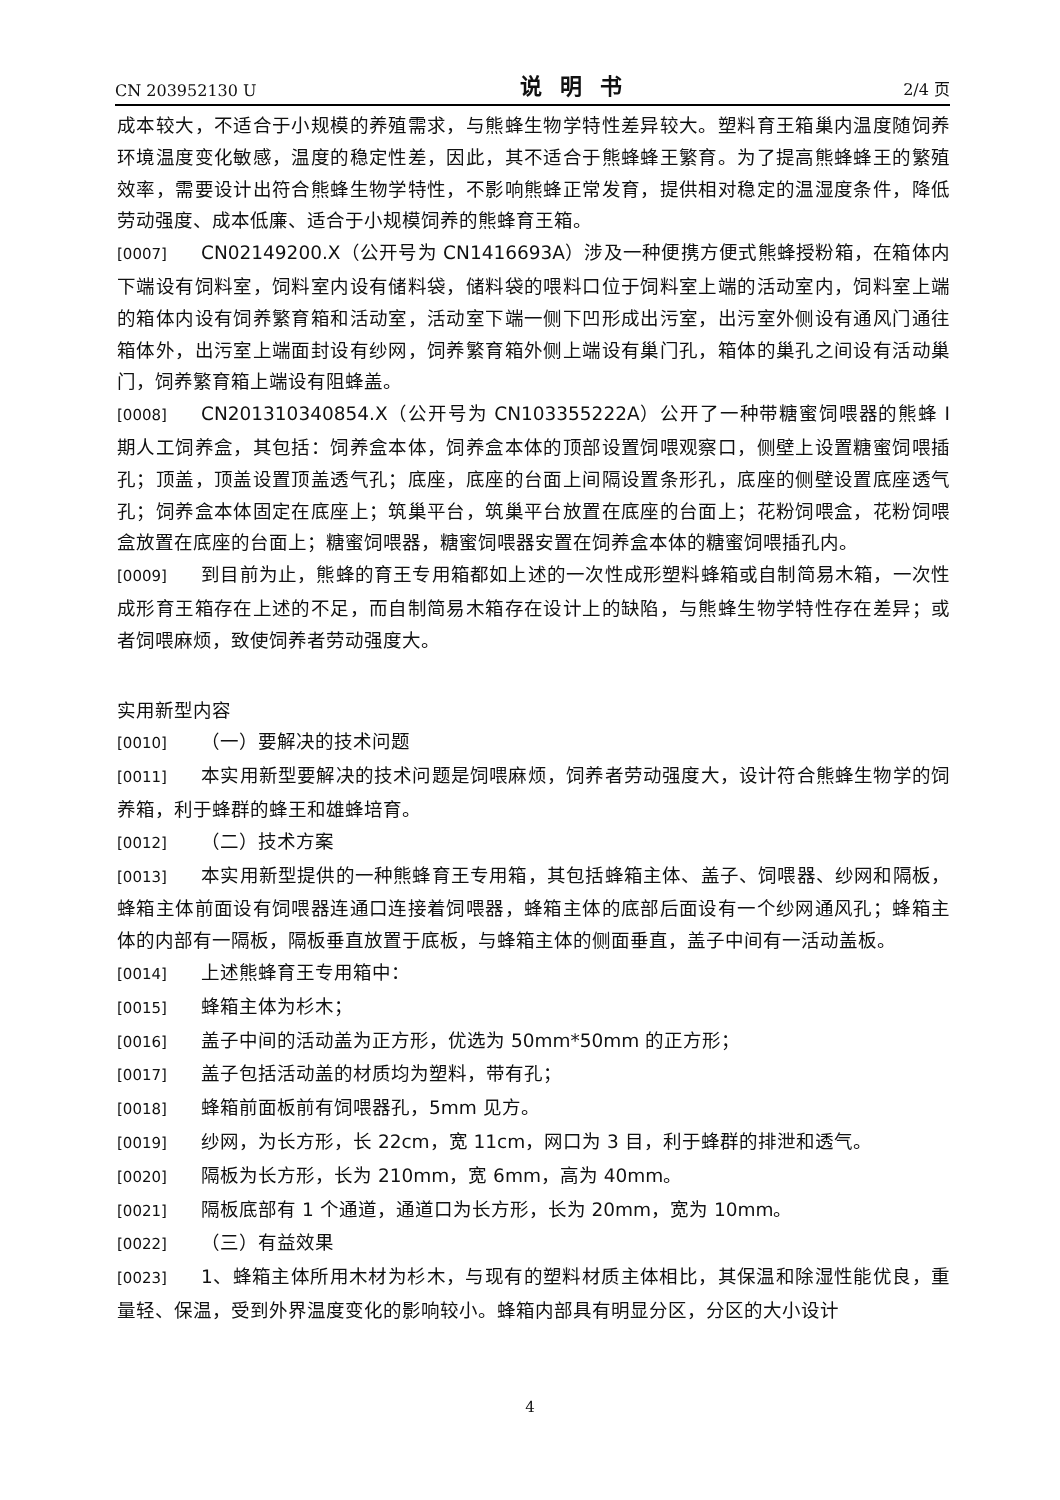CN 203952130 U 说明书 2/4 页
成本较大，不适合于小规模的养殖需求，与熊蜂生物学特性差异较大。塑料育王箱巢内温度随饲养环境温度变化敏感，温度的稳定性差，因此，其不适合于熊蜂蜂王繁育。为了提高熊蜂蜂王的繁殖效率，需要设计出符合熊蜂生物学特性，不影响熊蜂正常发育，提供相对稳定的温湿度条件，降低劳动强度、成本低廉、适合于小规模饲养的熊蜂育王箱。
[0007] CN02149200.X（公开号为 CN1416693A）涉及一种便携方便式熊蜂授粉箱，在箱体内下端设有饲料室，饲料室内设有储料袋，储料袋的喂料口位于饲料室上端的活动室内，饲料室上端的箱体内设有饲养繁育箱和活动室，活动室下端一侧下凹形成出污室，出污室外侧设有通风门通往箱体外，出污室上端面封设有纱网，饲养繁育箱外侧上端设有巢门孔，箱体的巢孔之间设有活动巢门，饲养繁育箱上端设有阻蜂盖。
[0008] CN201310340854.X（公开号为 CN103355222A）公开了一种带糖蜜饲喂器的熊蜂 I 期人工饲养盒，其包括：饲养盒本体，饲养盒本体的顶部设置饲喂观察口，侧壁上设置糖蜜饲喂插孔；顶盖，顶盖设置顶盖透气孔；底座，底座的台面上间隔设置条形孔，底座的侧壁设置底座透气孔；饲养盒本体固定在底座上；筑巢平台，筑巢平台放置在底座的台面上；花粉饲喂盒，花粉饲喂盒放置在底座的台面上；糖蜜饲喂器，糖蜜饲喂器安置在饲养盒本体的糖蜜饲喂插孔内。
[0009] 到目前为止，熊蜂的育王专用箱都如上述的一次性成形塑料蜂箱或自制简易木箱，一次性成形育王箱存在上述的不足，而自制简易木箱存在设计上的缺陷，与熊蜂生物学特性存在差异；或者饲喂麻烦，致使饲养者劳动强度大。
实用新型内容
[0010] （一）要解决的技术问题
[0011] 本实用新型要解决的技术问题是饲喂麻烦，饲养者劳动强度大，设计符合熊蜂生物学的饲养箱，利于蜂群的蜂王和雄蜂培育。
[0012] （二）技术方案
[0013] 本实用新型提供的一种熊蜂育王专用箱，其包括蜂箱主体、盖子、饲喂器、纱网和隔板，蜂箱主体前面设有饲喂器连通口连接着饲喂器，蜂箱主体的底部后面设有一个纱网通风孔；蜂箱主体的内部有一隔板，隔板垂直放置于底板，与蜂箱主体的侧面垂直，盖子中间有一活动盖板。
[0014] 上述熊蜂育王专用箱中：
[0015] 蜂箱主体为杉木；
[0016] 盖子中间的活动盖为正方形，优选为 50mm*50mm 的正方形；
[0017] 盖子包括活动盖的材质均为塑料，带有孔；
[0018] 蜂箱前面板前有饲喂器孔，5mm 见方。
[0019] 纱网，为长方形，长 22cm，宽 11cm，网口为 3 目，利于蜂群的排泄和透气。
[0020] 隔板为长方形，长为 210mm，宽 6mm，高为 40mm。
[0021] 隔板底部有 1 个通道，通道口为长方形，长为 20mm，宽为 10mm。
[0022] （三）有益效果
[0023] 1、蜂箱主体所用木材为杉木，与现有的塑料材质主体相比，其保温和除湿性能优良，重量轻、保温，受到外界温度变化的影响较小。蜂箱内部具有明显分区，分区的大小设计
4